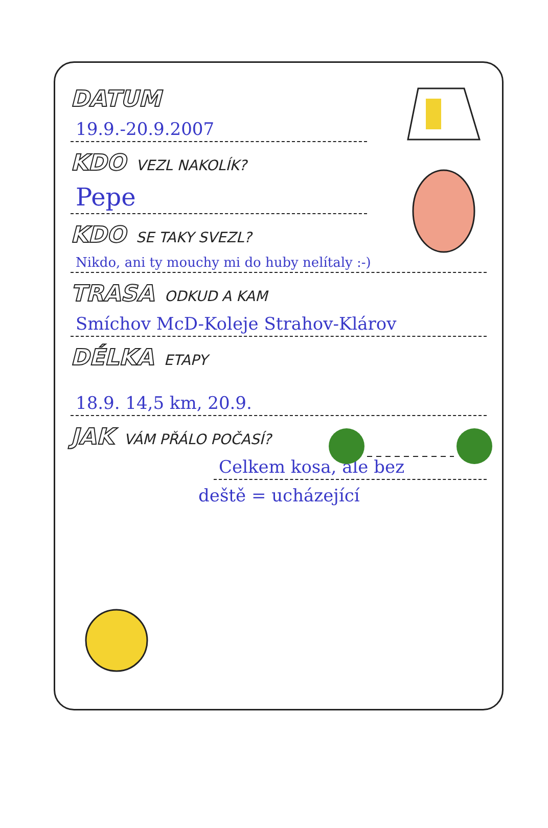DATUM
19.9.-20.9.2007
KDO VEZL NAKOLÍK?
Pepe
KDO SE TAKY SVEZL?
Nikdo, ani ty mouchy mi do huby nelítaly :-)
TRASA ODKUD A KAM
Smíchov McD-Koleje Strahov-Klárov
DÉLKA ETAPY
18.9. 14,5 km, 20.9.
JAK VÁM PŘÁLO POČASÍ?
Celkem kosa, ale bez
deště = ucházející